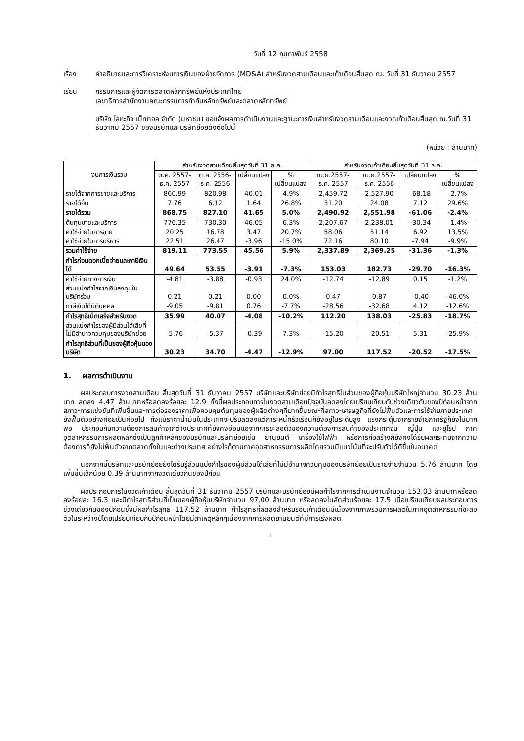วันที่ 12 กุมภาพันธ์ 2558
เรื่อง คำอธิบายและการวิเคราะห์งบการเงินของฝ่ายจัดการ (MD&A) สำหรับงวดสามเดือนและเก้าเดือนสิ้นสุด ณ. วันที่ 31 ธันวาคม 2557
เรียน กรรมการและผู้จัดการตลาดหลักทรัพย์แห่งประเทศไทย
เลขาธิการสำนักงานคณะกรรมการกำกับหลักทรัพย์และตลาดหลักทรัพย์
บริษัท โลหะกิจ เม็ททอล จำกัด (มหาชน) ขอแจ้งผลการดำเนินงานและฐานะการเงินสำหรับงวดสามเดือนและงวดเก้าเดือนสิ้นสุด ณ.วันที่ 31 ธันวาคม 2557 ของบริษัทและบริษัทย่อยดังต่อไปนี้
(หน่วย : ล้านบาท)
| งบการเงินรวม | สำหรับงวดสามเดือนสิ้นสุดวันที่ 31 ธ.ค. | | | | สำหรับงวดเก้าเดือนสิ้นสุดวันที่ 31 ธ.ค. | | | |
| --- | --- | --- | --- | --- | --- | --- | --- | --- |
| | ต.ค. 2557- ธ.ค. 2557 | ต.ค. 2556- ธ.ค. 2556 | เปลี่ยนแปลง | % เปลี่ยนแปลง | เม.ย.2557- ธ.ค. 2557 | เม.ย.2557- ธ.ค. 2556 | เปลี่ยนแปลง | % เปลี่ยนแปลง |
| รายได้จากการขายและบริการ | 860.99 | 820.98 | 40.01 | 4.9% | 2,459.72 | 2,527.90 | -68.18 | -2.7% |
| รายได้อื่น | 7.76 | 6.12 | 1.64 | 26.8% | 31.20 | 24.08 | 7.12 | 29.6% |
| รายได้รวม | 868.75 | 827.10 | 41.65 | 5.0% | 2,490.92 | 2,551.98 | -61.06 | -2.4% |
| ต้นทุนขายและบริการ | 776.35 | 730.30 | 46.05 | 6.3% | 2,207.67 | 2,238.01 | -30.34 | -1.4% |
| ค่าใช้จ่ายในการขาย | 20.25 | 16.78 | 3.47 | 20.7% | 58.06 | 51.14 | 6.92 | 13.5% |
| ค่าใช้จ่ายในการบริหาร | 22.51 | 26.47 | -3.96 | -15.0% | 72.16 | 80.10 | -7.94 | -9.9% |
| รวมค่าใช้จ่าย | 819.11 | 773.55 | 45.56 | 5.9% | 2,337.89 | 2,369.25 | -31.36 | -1.3% |
| กำไรก่อนดอกเบี้ยจ่ายและภาษีเงินได้ | 49.64 | 53.55 | -3.91 | -7.3% | 153.03 | 182.73 | -29.70 | -16.3% |
| ค่าใช้จ่ายทางการเงิน | -4.81 | -3.88 | -0.93 | 24.0% | -12.74 | -12.89 | 0.15 | -1.2% |
| ส่วนแบ่งกำไรจากเงินลงทุนในบริษัทร่วม | 0.21 | 0.21 | 0.00 | 0.0% | 0.47 | 0.87 | -0.40 | -46.0% |
| ภาษีเงินได้นิติบุคคล | -9.05 | -9.81 | 0.76 | -7.7% | -28.56 | -32.68 | 4.12 | -12.6% |
| กำไรสุทธิเบ็ดเสร็จสำหรับงวด | 35.99 | 40.07 | -4.08 | -10.2% | 112.20 | 138.03 | -25.83 | -18.7% |
| ส่วนแบ่งกำไรของผู้มีส่วนได้เสียที่ไม่มีอำนาจควบคุมของบริษัทย่อย | -5.76 | -5.37 | -0.39 | 7.3% | -15.20 | -20.51 | 5.31 | -25.9% |
| กำไรสุทธิส่วนที่เป็นของผู้ถือหุ้นของบริษัท | 30.23 | 34.70 | -4.47 | -12.9% | 97.00 | 117.52 | -20.52 | -17.5% |
1. ผลการดำเนินงาน
ผลประกอบการงวดสามเดือน สิ้นสุดวันที่ 31 ธันวาคม 2557 บริษัทและบริษัทย่อยมีกำไรสุทธิในส่วนของผู้ถือหุ้นบริษัทใหญ่จำนวน 30.23 ล้านบาท ลดลง 4.47 ล้านบาทหรือลดลงร้อยละ 12.9 ทั้งนี้ผลประกอบการในงวดสามเดือนปัจจุบันลดลงโดยเปรียบเทียบกับช่วงเดียวกันของปีก่อนหน้าจากสภาวะการแข่งขันที่เพิ่มขึ้นและการต่อรองราคาเพื่อควบคุมต้นทุนของผู้ผลิตต่างๆที่มากขึ้นขณะที่สภาวะเศรษฐกิจที่ยังไม่ฟื้นตัวและการใช้จ่ายภายประเทศยังฟื้นตัวอย่างค่อยเป็นค่อยไป ถึงแม้ราคาน้ำมันในประเทศจะปรับลดลงแต่ภาระหนี้ครัวเรือนก็ยังอยู่ในระดับสูง แรงกระตุ้นจากรายจ่ายภาครัฐก็ยังไม่มากพอ ประกอบกับความต้องการสินค้าจากต่างประเทศที่ยังคงอ่อนแอจากการชะลอตัวของความต้องการสินค้าของประเทศจีน ญี่ปุ่น และยุโรป ภาคอุตสาหกรรมการผลิตหลักซึ่งเป็นลูกค้าหลักของบริษัทและบริษัทย่อยเช่น ยานยนต์ เครื่องใช้ไฟฟ้า หรือการก่อสร้างก็ยังคงได้รับผลกระทบจากความต้องการที่ยังไม่ฟื้นตัวจากตลาดทั้งในและต่างประเทศ อย่างไรก็ตามภาคอุตสาหกรรมการผลิตโดยรวมมีแนวโน้มที่จะปรับตัวได้ดีขึ้นในอนาคต
นอกจากนี้บริษัทและบริษัทย่อยยังได้รับรู้ส่วนแบ่งกำไรของผู้มีส่วนได้เสียที่ไม่มีอำนาจควบคุมของบริษัทย่อยเป็นรายจ่ายจำนวน 5.76 ล้านบาท โดยเพิ่มขึ้นเล็กน้อย 0.39 ล้านบาทจากงวดเดียวกันของปีก่อน
ผลประกอบการในงวดเก้าเดือน สิ้นสุดวันที่ 31 ธันวาคม 2557 บริษัทและบริษัทย่อยมีผลกำไรจากการดำเนินงานจำนวน 153.03 ล้านบาทหรือลดลงร้อยละ 16.3 และมีกำไรสุทธิส่วนที่เป็นของผู้ถือหุ้นบริษัทจำนวน 97.00 ล้านบาท หรือลดลงในสัดส่วนร้อยละ 17.5 เมื่อเปรียบเทียบผลประกอบการช่วงเดียวกันของปีก่อนซึ่งมีผลกำไรสุทธิ 117.52 ล้านบาท กำไรสุทธิที่ลดลงสำหรับรอบเก้าเดือนมีเนื่องจากภาพรวมการผลิตในภาคอุตสาหกรรมที่ชะลอตัวในระหว่างปีโดยเปรียบเทียบกับปีก่อนหน้าโดยมีสาเหตุหลักๆเนื่องจากการผลิตยานยนต์ที่มีการเร่งผลิต
1